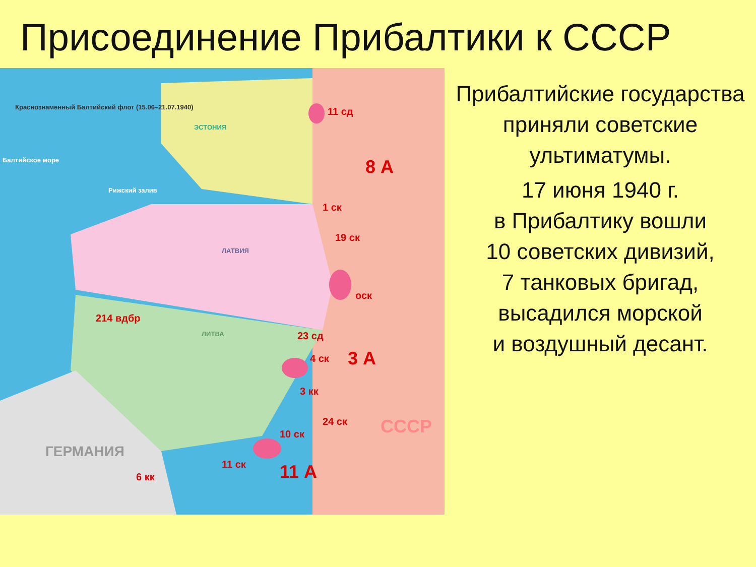Присоединение Прибалтики к СССР
Краснознаменный Балтийский флот (15.06–21.07.1940)
Балтийское море
Рижский залив
ЭСТОНИЯ
ЛАТВИЯ
ЛИТВА
ГЕРМАНИЯ
8 А
3 А
11 А
СССР
11 сд
1 ск
19 ск
оск
214 вдбр
23 сд
4 ск
3 кк
24 ск
10 ск
11 ск
6 кк
Прибалтийские государства приняли советские ультиматумы.
17 июня 1940 г.
в Прибалтику вошли
10 советских дивизий,
7 танковых бригад,
высадился морской
и воздушный десант.